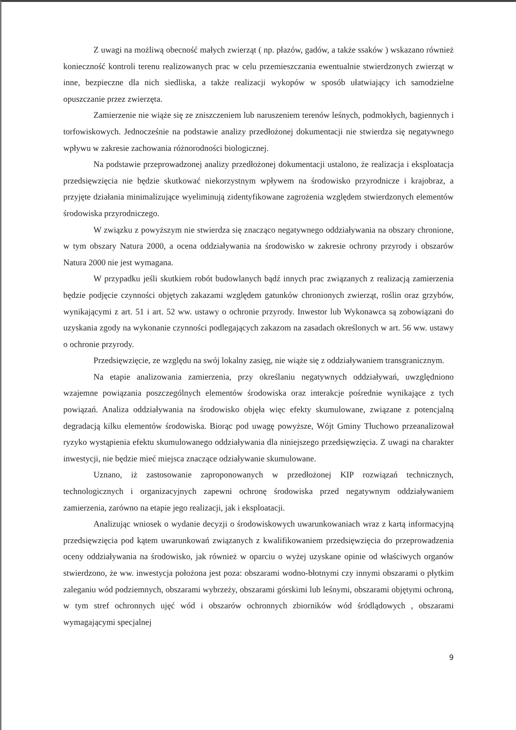Z uwagi na możliwą obecność małych zwierząt ( np. płazów, gadów, a także ssaków ) wskazano również konieczność kontroli terenu realizowanych prac w celu przemieszczania ewentualnie stwierdzonych zwierząt w inne, bezpieczne dla nich siedliska, a także realizacji wykopów w sposób ułatwiający ich samodzielne opuszczanie przez zwierzęta.
Zamierzenie nie wiąże się ze zniszczeniem lub naruszeniem terenów leśnych, podmokłych, bagiennych i torfowiskowych. Jednocześnie na podstawie analizy przedłożonej dokumentacji nie stwierdza się negatywnego wpływu w zakresie zachowania różnorodności biologicznej.
Na podstawie przeprowadzonej analizy przedłożonej dokumentacji ustalono, że realizacja i eksploatacja przedsięwzięcia nie będzie skutkować niekorzystnym wpływem na środowisko przyrodnicze i krajobraz, a przyjęte działania minimalizujące wyeliminują zidentyfikowane zagrożenia względem stwierdzonych elementów środowiska przyrodniczego.
W związku z powyższym nie stwierdza się znacząco negatywnego oddziaływania na obszary chronione, w tym obszary Natura 2000, a ocena oddziaływania na środowisko w zakresie ochrony przyrody i obszarów Natura 2000 nie jest wymagana.
W przypadku jeśli skutkiem robót budowlanych bądź innych prac związanych z realizacją zamierzenia będzie podjęcie czynności objętych zakazami względem gatunków chronionych zwierząt, roślin oraz grzybów, wynikającymi z art. 51 i art. 52 ww. ustawy o ochronie przyrody. Inwestor lub Wykonawca są zobowiązani do uzyskania zgody na wykonanie czynności podlegających zakazom na zasadach określonych w art. 56 ww. ustawy o ochronie przyrody.
Przedsięwzięcie, ze względu na swój lokalny zasięg, nie wiąże się z oddziaływaniem transgranicznym.
Na etapie analizowania zamierzenia, przy określaniu negatywnych oddziaływań, uwzględniono wzajemne powiązania poszczególnych elementów środowiska oraz interakcje pośrednie wynikające z tych powiązań. Analiza oddziaływania na środowisko objęła więc efekty skumulowane, związane z potencjalną degradacją kilku elementów środowiska. Biorąc pod uwagę powyższe, Wójt Gminy Tłuchowo przeanalizował ryzyko wystąpienia efektu skumulowanego oddziaływania dla niniejszego przedsięwzięcia. Z uwagi na charakter inwestycji, nie będzie mieć miejsca znaczące odziaływanie skumulowane.
Uznano, iż zastosowanie zaproponowanych w przedłożonej KIP rozwiązań technicznych, technologicznych i organizacyjnych zapewni ochronę środowiska przed negatywnym oddziaływaniem zamierzenia, zarówno na etapie jego realizacji, jak i eksploatacji.
Analizując wniosek o wydanie decyzji o środowiskowych uwarunkowaniach wraz z kartą informacyjną przedsięwzięcia pod kątem uwarunkowań związanych z kwalifikowaniem przedsięwzięcia do przeprowadzenia oceny oddziaływania na środowisko, jak również w oparciu o wyżej uzyskane opinie od właściwych organów stwierdzono, że ww. inwestycja położona jest poza: obszarami wodno-błotnymi czy innymi obszarami o płytkim zaleganiu wód podziemnych, obszarami wybrzeży, obszarami górskimi lub leśnymi, obszarami objętymi ochroną, w tym stref ochronnych ujęć wód i obszarów ochronnych zbiorników wód śródlądowych , obszarami wymagającymi specjalnej
9